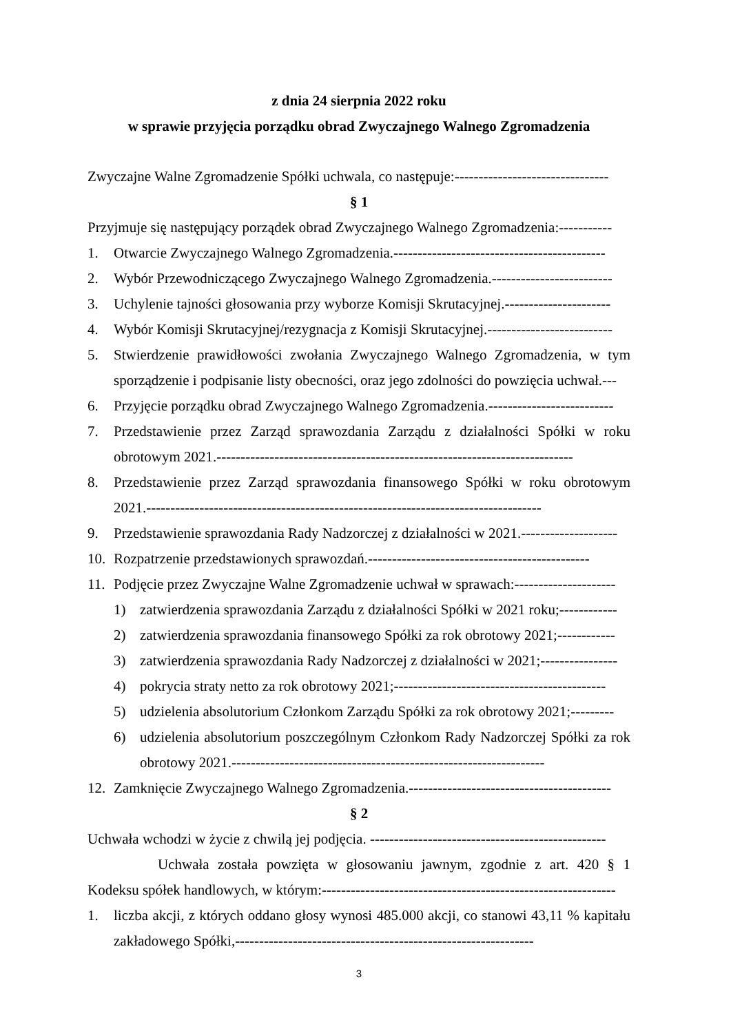z dnia 24 sierpnia 2022 roku
w sprawie przyjęcia porządku obrad Zwyczajnego Walnego Zgromadzenia
Zwyczajne Walne Zgromadzenie Spółki uchwala, co następuje:--------------------------------
§ 1
Przyjmuje się następujący porządek obrad Zwyczajnego Walnego Zgromadzenia:-----------
1. Otwarcie Zwyczajnego Walnego Zgromadzenia.--------------------------------------------
2. Wybór Przewodniczącego Zwyczajnego Walnego Zgromadzenia.-------------------------
3. Uchylenie tajności głosowania przy wyborze Komisji Skrutacyjnej.----------------------
4. Wybór Komisji Skrutacyjnej/rezygnacja z Komisji Skrutacyjnej.--------------------------
5. Stwierdzenie prawidłowości zwołania Zwyczajnego Walnego Zgromadzenia, w tym sporządzenie i podpisanie listy obecności, oraz jego zdolności do powzięcia uchwał.---
6. Przyjęcie porządku obrad Zwyczajnego Walnego Zgromadzenia.--------------------------
7. Przedstawienie przez Zarząd sprawozdania Zarządu z działalności Spółki w roku obrotowym 2021.--------------------------------------------------------------------------
8. Przedstawienie przez Zarząd sprawozdania finansowego Spółki w roku obrotowym 2021.----------------------------------------------------------------------------------
9. Przedstawienie sprawozdania Rady Nadzorczej z działalności w 2021.--------------------
10. Rozpatrzenie przedstawionych sprawozdań.----------------------------------------------
11. Podjęcie przez Zwyczajne Walne Zgromadzenie uchwał w sprawach:---------------------
1) zatwierdzenia sprawozdania Zarządu z działalności Spółki w 2021 roku;------------
2) zatwierdzenia sprawozdania finansowego Spółki za rok obrotowy 2021;------------
3) zatwierdzenia sprawozdania Rady Nadzorczej z działalności w 2021;----------------
4) pokrycia straty netto za rok obrotowy 2021;--------------------------------------------
5) udzielenia absolutorium Członkom Zarządu Spółki za rok obrotowy 2021;---------
6) udzielenia absolutorium poszczególnym Członkom Rady Nadzorczej Spółki za rok obrotowy 2021.-----------------------------------------------------------------
12. Zamknięcie Zwyczajnego Walnego Zgromadzenia.------------------------------------------
§ 2
Uchwała wchodzi w życie z chwilą jej podjęcia. -------------------------------------------------
Uchwała została powzięta w głosowaniu jawnym, zgodnie z art. 420 § 1 Kodeksu spółek handlowych, w którym:-------------------------------------------------------------
1. liczba akcji, z których oddano głosy wynosi 485.000 akcji, co stanowi 43,11 % kapitału zakładowego Spółki,--------------------------------------------------------------
3